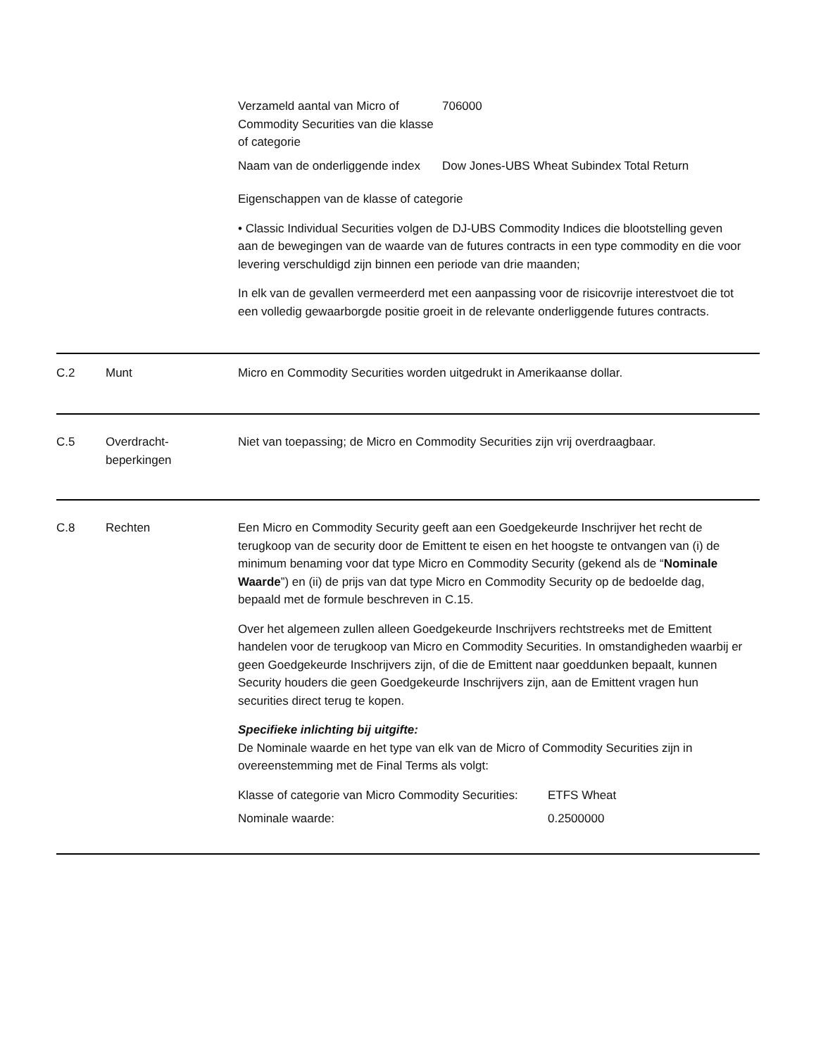| Verzameld aantal van Micro of Commodity Securities van die klasse of categorie | 706000 |
| Naam van de onderliggende index | Dow Jones-UBS Wheat Subindex Total Return |
Eigenschappen van de klasse of categorie
• Classic Individual Securities volgen de DJ-UBS Commodity Indices die blootstelling geven aan de bewegingen van de waarde van de futures contracts in een type commodity en die voor levering verschuldigd zijn binnen een periode van drie maanden;
In elk van de gevallen vermeerderd met een aanpassing voor de risicovrije interestvoet die tot een volledig gewaarborgde positie groeit in de relevante onderliggende futures contracts.
C.2 Munt Micro en Commodity Securities worden uitgedrukt in Amerikaanse dollar.
C.5 Overdracht-
beperkingen
Niet van toepassing; de Micro en Commodity Securities zijn vrij overdraagbaar.
C.8 Rechten Een Micro en Commodity Security geeft aan een Goedgekeurde Inschrijver het recht de terugkoop van de security door de Emittent te eisen en het hoogste te ontvangen van (i) de minimum benaming voor dat type Micro en Commodity Security (gekend als de “Nominale Waarde”) en (ii) de prijs van dat type Micro en Commodity Security op de bedoelde dag, bepaald met de formule beschreven in C.15.
Over het algemeen zullen alleen Goedgekeurde Inschrijvers rechtstreeks met de Emittent handelen voor de terugkoop van Micro en Commodity Securities. In omstandigheden waarbij er geen Goedgekeurde Inschrijvers zijn, of die de Emittent naar goeddunken bepaalt, kunnen Security houders die geen Goedgekeurde Inschrijvers zijn, aan de Emittent vragen hun securities direct terug te kopen.
Specifieke inlichting bij uitgifte:
De Nominale waarde en het type van elk van de Micro of Commodity Securities zijn in overeenstemming met de Final Terms als volgt:
| Klasse of categorie van Micro Commodity Securities: | ETFS Wheat |
| Nominale waarde: | 0.2500000 |